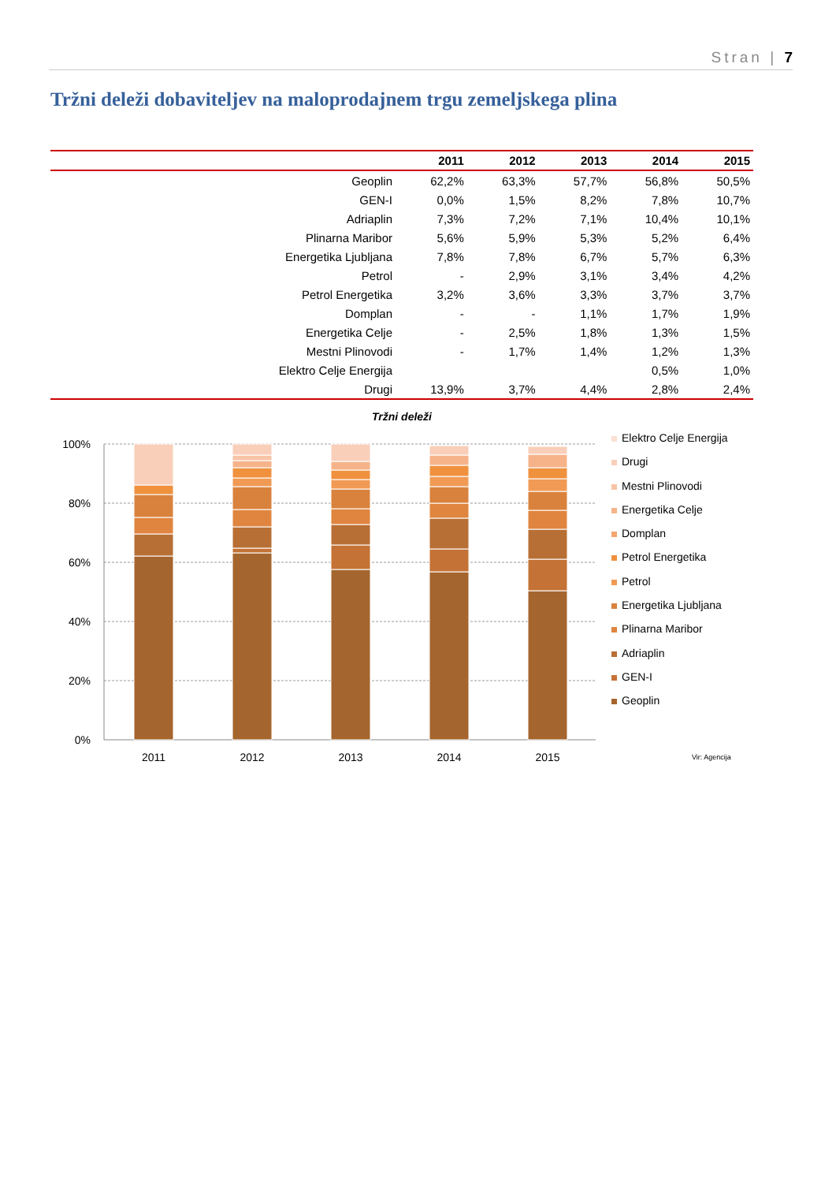Stran | 7
Tržni deleži dobaviteljev na maloprodajnem trgu zemeljskega plina
| | 2011 | 2012 | 2013 | 2014 | 2015 |
| --- | --- | --- | --- | --- | --- |
| Geoplin | 62,2% | 63,3% | 57,7% | 56,8% | 50,5% |
| GEN-I | 0,0% | 1,5% | 8,2% | 7,8% | 10,7% |
| Adriaplin | 7,3% | 7,2% | 7,1% | 10,4% | 10,1% |
| Plinarna Maribor | 5,6% | 5,9% | 5,3% | 5,2% | 6,4% |
| Energetika Ljubljana | 7,8% | 7,8% | 6,7% | 5,7% | 6,3% |
| Petrol | - | 2,9% | 3,1% | 3,4% | 4,2% |
| Petrol Energetika | 3,2% | 3,6% | 3,3% | 3,7% | 3,7% |
| Domplan | - | - | 1,1% | 1,7% | 1,9% |
| Energetika Celje | - | 2,5% | 1,8% | 1,3% | 1,5% |
| Mestni Plinovodi | - | 1,7% | 1,4% | 1,2% | 1,3% |
| Elektro Celje Energija | | | | 0,5% | 1,0% |
| Drugi | 13,9% | 3,7% | 4,4% | 2,8% | 2,4% |
Tržni deleži
100%
80%
60%
40%
20%
0%
2011
2012
2013
2014
2015
Elektro Celje Energija
Drugi
Mestni Plinovodi
Energetika Celje
Domplan
Petrol Energetika
Petrol
Energetika Ljubljana
Plinarna Maribor
Adriaplin
GEN-I
Geoplin
Vir: Agencija